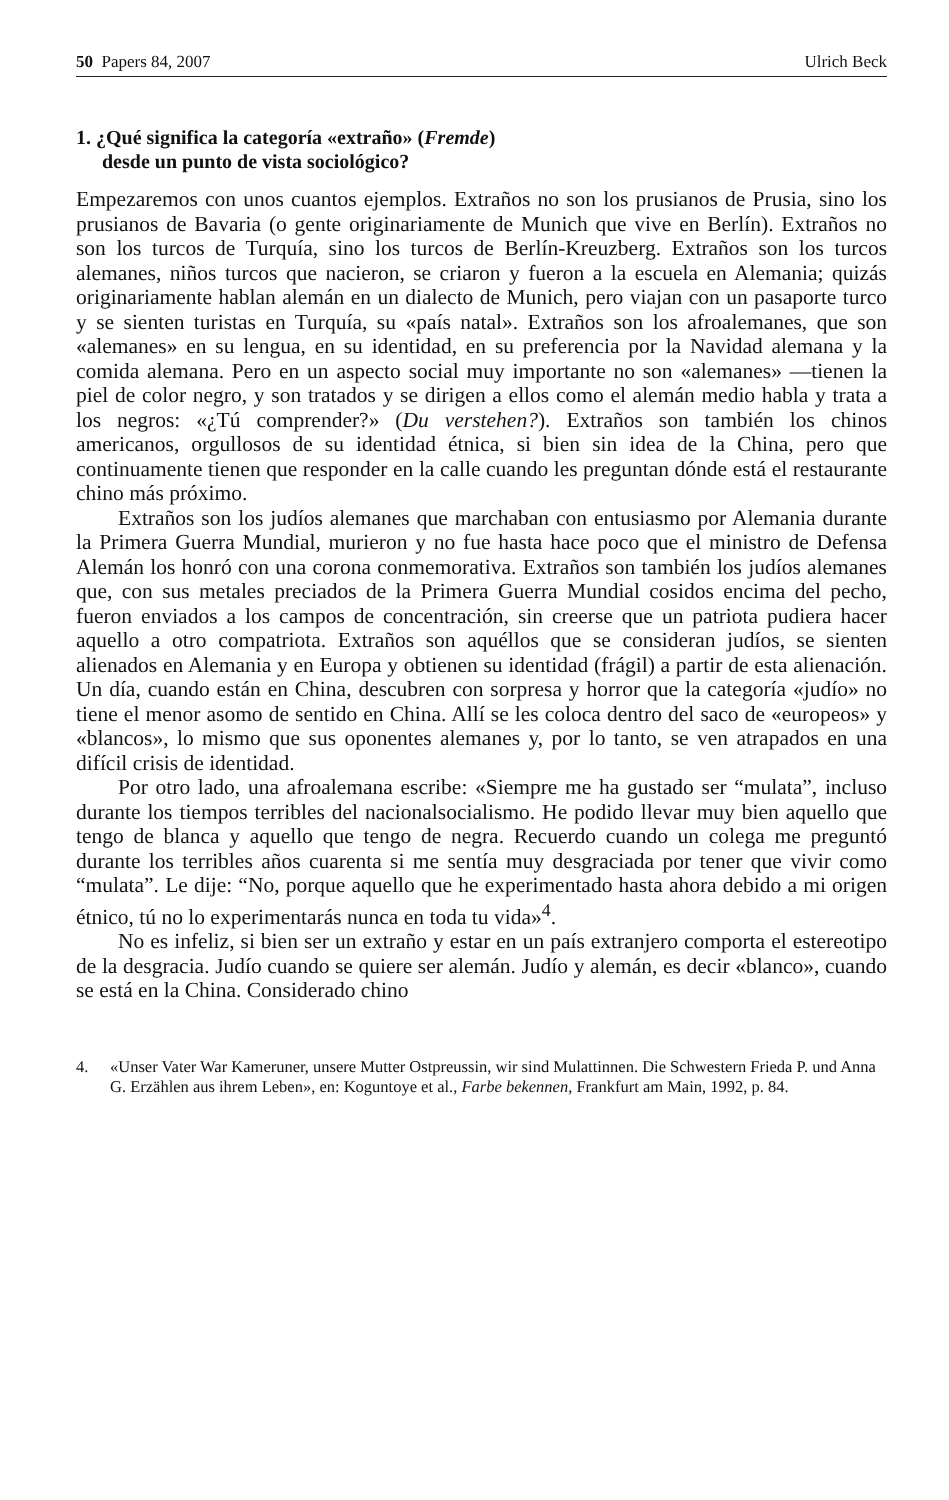50 Papers 84, 2007 Ulrich Beck
1. ¿Qué significa la categoría «extraño» (Fremde)
desde un punto de vista sociológico?
Empezaremos con unos cuantos ejemplos. Extraños no son los prusianos de Prusia, sino los prusianos de Bavaria (o gente originariamente de Munich que vive en Berlín). Extraños no son los turcos de Turquía, sino los turcos de Berlín-Kreuzberg. Extraños son los turcos alemanes, niños turcos que nacieron, se criaron y fueron a la escuela en Alemania; quizás originariamente hablan alemán en un dialecto de Munich, pero viajan con un pasaporte turco y se sienten turistas en Turquía, su «país natal». Extraños son los afroalemanes, que son «alemanes» en su lengua, en su identidad, en su preferencia por la Navidad alemana y la comida alemana. Pero en un aspecto social muy importante no son «alemanes» —tienen la piel de color negro, y son tratados y se dirigen a ellos como el alemán medio habla y trata a los negros: «¿Tú comprender?» (Du verstehen?). Extraños son también los chinos americanos, orgullosos de su identidad étnica, si bien sin idea de la China, pero que continuamente tienen que responder en la calle cuando les preguntan dónde está el restaurante chino más próximo.
Extraños son los judíos alemanes que marchaban con entusiasmo por Alemania durante la Primera Guerra Mundial, murieron y no fue hasta hace poco que el ministro de Defensa Alemán los honró con una corona conmemorativa. Extraños son también los judíos alemanes que, con sus metales preciados de la Primera Guerra Mundial cosidos encima del pecho, fueron enviados a los campos de concentración, sin creerse que un patriota pudiera hacer aquello a otro compatriota. Extraños son aquéllos que se consideran judíos, se sienten alienados en Alemania y en Europa y obtienen su identidad (frágil) a partir de esta alienación. Un día, cuando están en China, descubren con sorpresa y horror que la categoría «judío» no tiene el menor asomo de sentido en China. Allí se les coloca dentro del saco de «europeos» y «blancos», lo mismo que sus oponentes alemanes y, por lo tanto, se ven atrapados en una difícil crisis de identidad.
Por otro lado, una afroalemana escribe: «Siempre me ha gustado ser “mulata”, incluso durante los tiempos terribles del nacionalsocialismo. He podido llevar muy bien aquello que tengo de blanca y aquello que tengo de negra. Recuerdo cuando un colega me preguntó durante los terribles años cuarenta si me sentía muy desgraciada por tener que vivir como “mulata”. Le dije: “No, porque aquello que he experimentado hasta ahora debido a mi origen étnico, tú no lo experimentarás nunca en toda tu vida»<sup>4</sup>.
No es infeliz, si bien ser un extraño y estar en un país extranjero comporta el estereotipo de la desgracia. Judío cuando se quiere ser alemán. Judío y alemán, es decir «blanco», cuando se está en la China. Considerado chino
4. «Unser Vater War Kameruner, unsere Mutter Ostpreussin, wir sind Mulattinnen. Die Schwestern Frieda P. und Anna G. Erzählen aus ihrem Leben», en: Koguntoye et al., Farbe bekennen, Frankfurt am Main, 1992, p. 84.